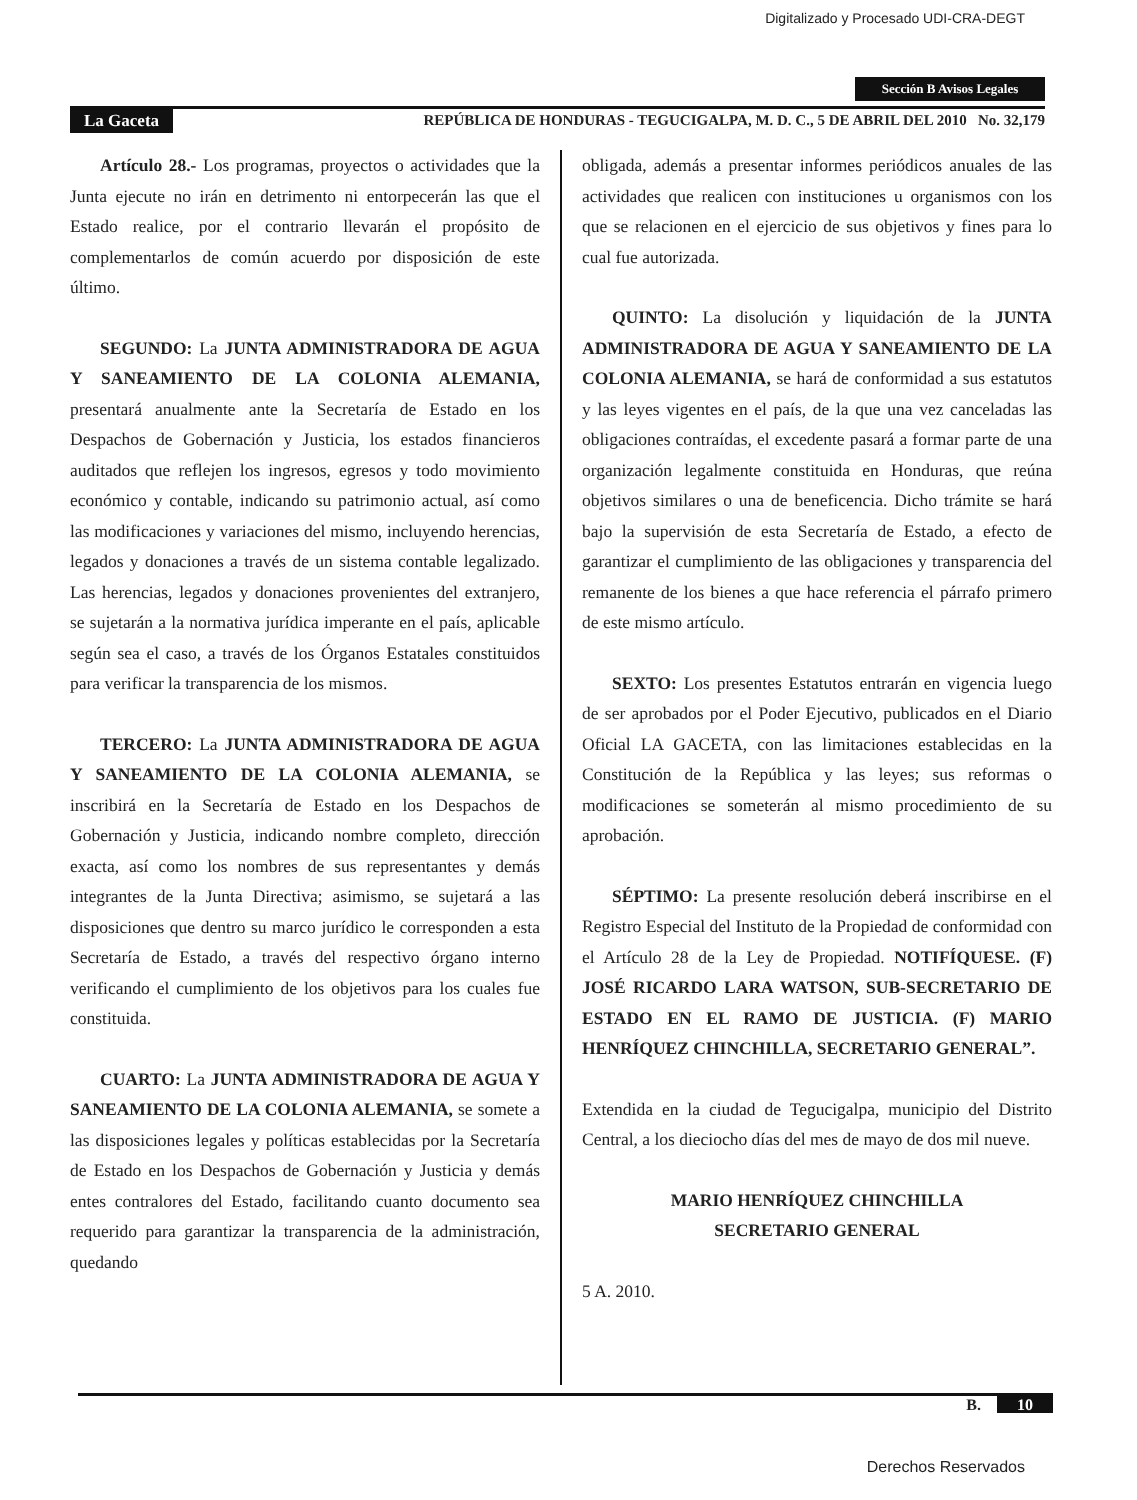Digitalizado y Procesado UDI-CRA-DEGT
Sección B Avisos Legales
La Gaceta REPÚBLICA DE HONDURAS - TEGUCIGALPA, M. D. C., 5 DE ABRIL DEL 2010 No. 32,179
Artículo 28.- Los programas, proyectos o actividades que la Junta ejecute no irán en detrimento ni entorpecerán las que el Estado realice, por el contrario llevarán el propósito de complementarlos de común acuerdo por disposición de este último.
SEGUNDO: La JUNTA ADMINISTRADORA DE AGUA Y SANEAMIENTO DE LA COLONIA ALEMANIA, presentará anualmente ante la Secretaría de Estado en los Despachos de Gobernación y Justicia, los estados financieros auditados que reflejen los ingresos, egresos y todo movimiento económico y contable, indicando su patrimonio actual, así como las modificaciones y variaciones del mismo, incluyendo herencias, legados y donaciones a través de un sistema contable legalizado. Las herencias, legados y donaciones provenientes del extranjero, se sujetarán a la normativa jurídica imperante en el país, aplicable según sea el caso, a través de los Órganos Estatales constituidos para verificar la transparencia de los mismos.
TERCERO: La JUNTA ADMINISTRADORA DE AGUA Y SANEAMIENTO DE LA COLONIA ALEMANIA, se inscribirá en la Secretaría de Estado en los Despachos de Gobernación y Justicia, indicando nombre completo, dirección exacta, así como los nombres de sus representantes y demás integrantes de la Junta Directiva; asimismo, se sujetará a las disposiciones que dentro su marco jurídico le corresponden a esta Secretaría de Estado, a través del respectivo órgano interno verificando el cumplimiento de los objetivos para los cuales fue constituida.
CUARTO: La JUNTA ADMINISTRADORA DE AGUA Y SANEAMIENTO DE LA COLONIA ALEMANIA, se somete a las disposiciones legales y políticas establecidas por la Secretaría de Estado en los Despachos de Gobernación y Justicia y demás entes contralores del Estado, facilitando cuanto documento sea requerido para garantizar la transparencia de la administración, quedando
obligada, además a presentar informes periódicos anuales de las actividades que realicen con instituciones u organismos con los que se relacionen en el ejercicio de sus objetivos y fines para lo cual fue autorizada.
QUINTO: La disolución y liquidación de la JUNTA ADMINISTRADORA DE AGUA Y SANEAMIENTO DE LA COLONIA ALEMANIA, se hará de conformidad a sus estatutos y las leyes vigentes en el país, de la que una vez canceladas las obligaciones contraídas, el excedente pasará a formar parte de una organización legalmente constituida en Honduras, que reúna objetivos similares o una de beneficencia. Dicho trámite se hará bajo la supervisión de esta Secretaría de Estado, a efecto de garantizar el cumplimiento de las obligaciones y transparencia del remanente de los bienes a que hace referencia el párrafo primero de este mismo artículo.
SEXTO: Los presentes Estatutos entrarán en vigencia luego de ser aprobados por el Poder Ejecutivo, publicados en el Diario Oficial LA GACETA, con las limitaciones establecidas en la Constitución de la República y las leyes; sus reformas o modificaciones se someterán al mismo procedimiento de su aprobación.
SÉPTIMO: La presente resolución deberá inscribirse en el Registro Especial del Instituto de la Propiedad de conformidad con el Artículo 28 de la Ley de Propiedad. NOTIFÍQUESE. (F) JOSÉ RICARDO LARA WATSON, SUB-SECRETARIO DE ESTADO EN EL RAMO DE JUSTICIA. (F) MARIO HENRÍQUEZ CHINCHILLA, SECRETARIO GENERAL”.
Extendida en la ciudad de Tegucigalpa, municipio del Distrito Central, a los dieciocho días del mes de mayo de dos mil nueve.
MARIO HENRÍQUEZ CHINCHILLA
SECRETARIO GENERAL
5 A. 2010.
B. 10
Derechos Reservados